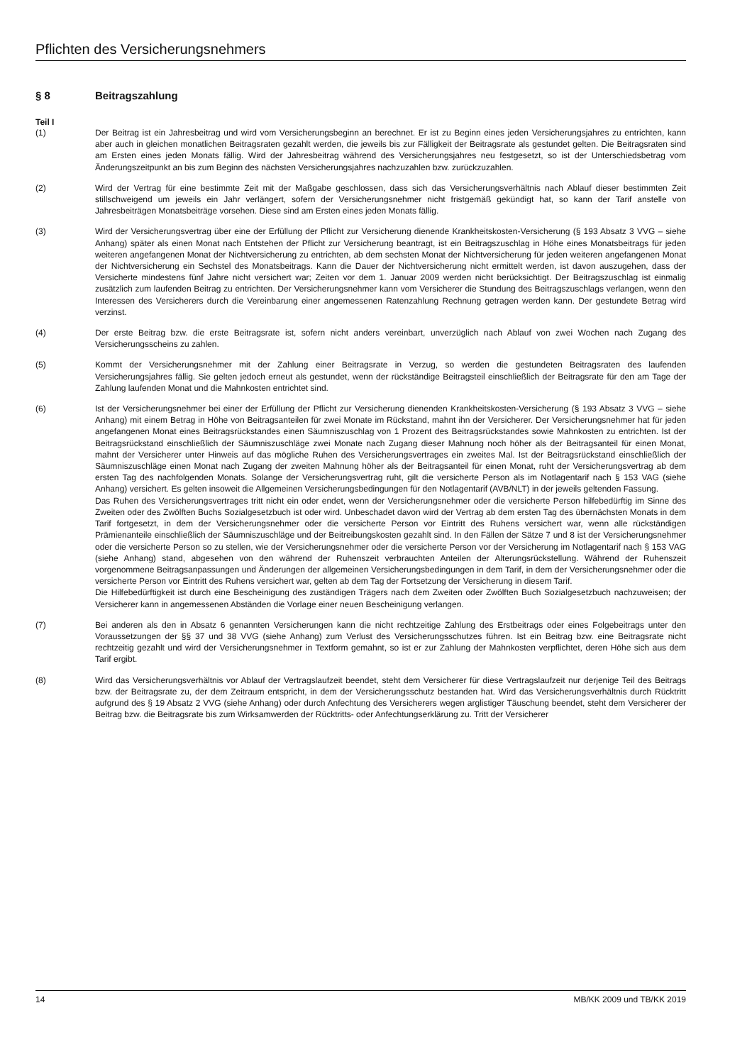Pflichten des Versicherungsnehmers
§ 8 Beitragszahlung
Teil I
(1) Der Beitrag ist ein Jahresbeitrag und wird vom Versicherungsbeginn an berechnet. Er ist zu Beginn eines jeden Versicherungsjahres zu entrichten, kann aber auch in gleichen monatlichen Beitragsraten gezahlt werden, die jeweils bis zur Fälligkeit der Beitragsrate als gestundet gelten. Die Beitragsraten sind am Ersten eines jeden Monats fällig. Wird der Jahresbeitrag während des Versicherungsjahres neu festgesetzt, so ist der Unterschiedsbetrag vom Änderungszeitpunkt an bis zum Beginn des nächsten Versicherungsjahres nachzuzahlen bzw. zurückzuzahlen.
(2) Wird der Vertrag für eine bestimmte Zeit mit der Maßgabe geschlossen, dass sich das Versicherungsverhältnis nach Ablauf dieser bestimmten Zeit stillschweigend um jeweils ein Jahr verlängert, sofern der Versicherungsnehmer nicht fristgemäß gekündigt hat, so kann der Tarif anstelle von Jahresbeiträgen Monatsbeiträge vorsehen. Diese sind am Ersten eines jeden Monats fällig.
(3) Wird der Versicherungsvertrag über eine der Erfüllung der Pflicht zur Versicherung dienende Krankheitskosten-Versicherung (§ 193 Absatz 3 VVG – siehe Anhang) später als einen Monat nach Entstehen der Pflicht zur Versicherung beantragt, ist ein Beitragszuschlag in Höhe eines Monatsbeitrags für jeden weiteren angefangenen Monat der Nichtversicherung zu entrichten, ab dem sechsten Monat der Nichtversicherung für jeden weiteren angefangenen Monat der Nichtversicherung ein Sechstel des Monatsbeitrags. Kann die Dauer der Nichtversicherung nicht ermittelt werden, ist davon auszugehen, dass der Versicherte mindestens fünf Jahre nicht versichert war; Zeiten vor dem 1. Januar 2009 werden nicht berücksichtigt. Der Beitragszuschlag ist einmalig zusätzlich zum laufenden Beitrag zu entrichten. Der Versicherungsnehmer kann vom Versicherer die Stundung des Beitragszuschlags verlangen, wenn den Interessen des Versicherers durch die Vereinbarung einer angemessenen Ratenzahlung Rechnung getragen werden kann. Der gestundete Betrag wird verzinst.
(4) Der erste Beitrag bzw. die erste Beitragsrate ist, sofern nicht anders vereinbart, unverzüglich nach Ablauf von zwei Wochen nach Zugang des Versicherungsscheins zu zahlen.
(5) Kommt der Versicherungsnehmer mit der Zahlung einer Beitragsrate in Verzug, so werden die gestundeten Beitragsraten des laufenden Versicherungsjahres fällig. Sie gelten jedoch erneut als gestundet, wenn der rückständige Beitragsteil einschließlich der Beitragsrate für den am Tage der Zahlung laufenden Monat und die Mahnkosten entrichtet sind.
(6) Ist der Versicherungsnehmer bei einer der Erfüllung der Pflicht zur Versicherung dienenden Krankheitskosten-Versicherung (§ 193 Absatz 3 VVG – siehe Anhang) mit einem Betrag in Höhe von Beitragsanteilen für zwei Monate im Rückstand, mahnt ihn der Versicherer. Der Versicherungsnehmer hat für jeden angefangenen Monat eines Beitragsrückstandes einen Säumniszuschlag von 1 Prozent des Beitragsrückstandes sowie Mahnkosten zu entrichten. Ist der Beitragsrückstand einschließlich der Säumniszuschläge zwei Monate nach Zugang dieser Mahnung noch höher als der Beitragsanteil für einen Monat, mahnt der Versicherer unter Hinweis auf das mögliche Ruhen des Versicherungsvertrages ein zweites Mal. Ist der Beitragsrückstand einschließlich der Säumniszuschläge einen Monat nach Zugang der zweiten Mahnung höher als der Beitragsanteil für einen Monat, ruht der Versicherungsvertrag ab dem ersten Tag des nachfolgenden Monats. Solange der Versicherungsvertrag ruht, gilt die versicherte Person als im Notlagentarif nach § 153 VAG (siehe Anhang) versichert. Es gelten insoweit die Allgemeinen Versicherungsbedingungen für den Notlagentarif (AVB/NLT) in der jeweils geltenden Fassung.
Das Ruhen des Versicherungsvertrages tritt nicht ein oder endet, wenn der Versicherungsnehmer oder die versicherte Person hilfebedürftig im Sinne des Zweiten oder des Zwölften Buchs Sozialgesetzbuch ist oder wird. Unbeschadet davon wird der Vertrag ab dem ersten Tag des übernächsten Monats in dem Tarif fortgesetzt, in dem der Versicherungsnehmer oder die versicherte Person vor Eintritt des Ruhens versichert war, wenn alle rückständigen Prämienanteile einschließlich der Säumniszuschläge und der Beitreibungskosten gezahlt sind. In den Fällen der Sätze 7 und 8 ist der Versicherungsnehmer oder die versicherte Person so zu stellen, wie der Versicherungsnehmer oder die versicherte Person vor der Versicherung im Notlagentarif nach § 153 VAG (siehe Anhang) stand, abgesehen von den während der Ruhenszeit verbrauchten Anteilen der Alterungsrückstellung. Während der Ruhenszeit vorgenommene Beitragsanpassungen und Änderungen der allgemeinen Versicherungsbedingungen in dem Tarif, in dem der Versicherungsnehmer oder die versicherte Person vor Eintritt des Ruhens versichert war, gelten ab dem Tag der Fortsetzung der Versicherung in diesem Tarif.
Die Hilfebedürftigkeit ist durch eine Bescheinigung des zuständigen Trägers nach dem Zweiten oder Zwölften Buch Sozialgesetzbuch nachzuweisen; der Versicherer kann in angemessenen Abständen die Vorlage einer neuen Bescheinigung verlangen.
(7) Bei anderen als den in Absatz 6 genannten Versicherungen kann die nicht rechtzeitige Zahlung des Erstbeitrags oder eines Folgebeitrags unter den Voraussetzungen der §§ 37 und 38 VVG (siehe Anhang) zum Verlust des Versicherungsschutzes führen. Ist ein Beitrag bzw. eine Beitragsrate nicht rechtzeitig gezahlt und wird der Versicherungsnehmer in Textform gemahnt, so ist er zur Zahlung der Mahnkosten verpflichtet, deren Höhe sich aus dem Tarif ergibt.
(8) Wird das Versicherungsverhältnis vor Ablauf der Vertragslaufzeit beendet, steht dem Versicherer für diese Vertragslaufzeit nur derjenige Teil des Beitrags bzw. der Beitragsrate zu, der dem Zeitraum entspricht, in dem der Versicherungsschutz bestanden hat. Wird das Versicherungsverhältnis durch Rücktritt aufgrund des § 19 Absatz 2 VVG (siehe Anhang) oder durch Anfechtung des Versicherers wegen arglistiger Täuschung beendet, steht dem Versicherer der Beitrag bzw. die Beitragsrate bis zum Wirksamwerden der Rücktritts- oder Anfechtungserklärung zu. Tritt der Versicherer
14 MB/KK 2009 und TB/KK 2019